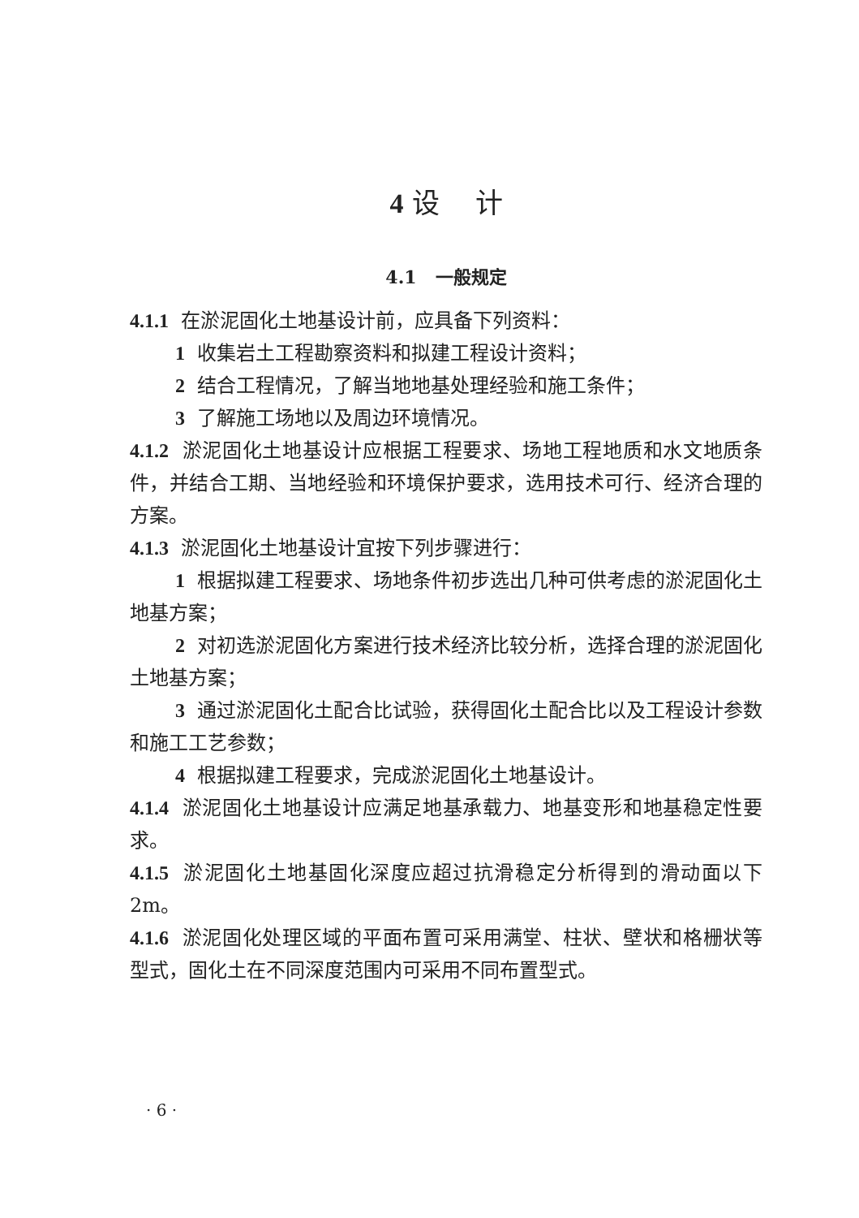4 设 计
4.1 一般规定
4.1.1 在淤泥固化土地基设计前，应具备下列资料：
1 收集岩土工程勘察资料和拟建工程设计资料；
2 结合工程情况，了解当地地基处理经验和施工条件；
3 了解施工场地以及周边环境情况。
4.1.2 淤泥固化土地基设计应根据工程要求、场地工程地质和水文地质条件，并结合工期、当地经验和环境保护要求，选用技术可行、经济合理的方案。
4.1.3 淤泥固化土地基设计宜按下列步骤进行：
1 根据拟建工程要求、场地条件初步选出几种可供考虑的淤泥固化土地基方案；
2 对初选淤泥固化方案进行技术经济比较分析，选择合理的淤泥固化土地基方案；
3 通过淤泥固化土配合比试验，获得固化土配合比以及工程设计参数和施工工艺参数；
4 根据拟建工程要求，完成淤泥固化土地基设计。
4.1.4 淤泥固化土地基设计应满足地基承载力、地基变形和地基稳定性要求。
4.1.5 淤泥固化土地基固化深度应超过抗滑稳定分析得到的滑动面以下 2m。
4.1.6 淤泥固化处理区域的平面布置可采用满堂、柱状、壁状和格栅状等型式，固化土在不同深度范围内可采用不同布置型式。
· 6 ·